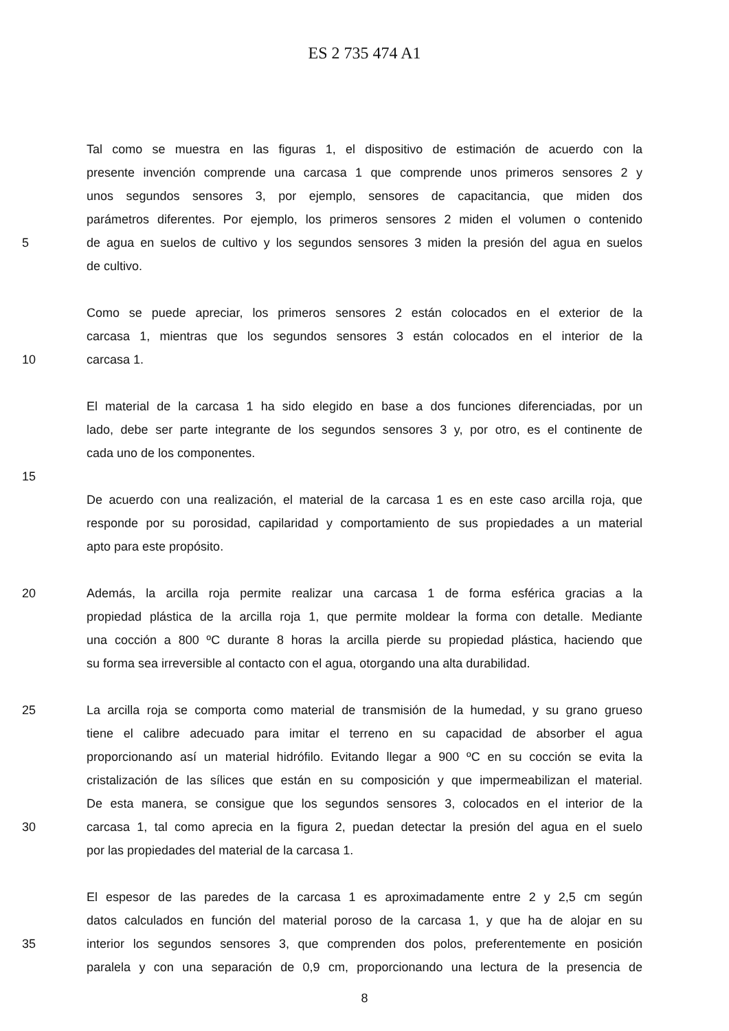ES 2 735 474 A1
Tal como se muestra en las figuras 1, el dispositivo de estimación de acuerdo con la
presente invención comprende una carcasa 1 que comprende unos primeros sensores 2 y
unos segundos sensores 3, por ejemplo, sensores de capacitancia, que miden dos
parámetros diferentes. Por ejemplo, los primeros sensores 2 miden el volumen o contenido
5 de agua en suelos de cultivo y los segundos sensores 3 miden la presión del agua en suelos
de cultivo.
Como se puede apreciar, los primeros sensores 2 están colocados en el exterior de la
carcasa 1, mientras que los segundos sensores 3 están colocados en el interior de la
10 carcasa 1.
El material de la carcasa 1 ha sido elegido en base a dos funciones diferenciadas, por un
lado, debe ser parte integrante de los segundos sensores 3 y, por otro, es el continente de
cada uno de los componentes.
15
De acuerdo con una realización, el material de la carcasa 1 es en este caso arcilla roja, que
responde por su porosidad, capilaridad y comportamiento de sus propiedades a un material
apto para este propósito.
20 Además, la arcilla roja permite realizar una carcasa 1 de forma esférica gracias a la
propiedad plástica de la arcilla roja 1, que permite moldear la forma con detalle. Mediante
una cocción a 800 ºC durante 8 horas la arcilla pierde su propiedad plástica, haciendo que
su forma sea irreversible al contacto con el agua, otorgando una alta durabilidad.
25 La arcilla roja se comporta como material de transmisión de la humedad, y su grano grueso
tiene el calibre adecuado para imitar el terreno en su capacidad de absorber el agua
proporcionando así un material hidrófilo. Evitando llegar a 900 ºC en su cocción se evita la
cristalización de las sílices que están en su composición y que impermeabilizan el material.
De esta manera, se consigue que los segundos sensores 3, colocados en el interior de la
30 carcasa 1, tal como aprecia en la figura 2, puedan detectar la presión del agua en el suelo
por las propiedades del material de la carcasa 1.
El espesor de las paredes de la carcasa 1 es aproximadamente entre 2 y 2,5 cm según
datos calculados en función del material poroso de la carcasa 1, y que ha de alojar en su
35 interior los segundos sensores 3, que comprenden dos polos, preferentemente en posición
paralela y con una separación de 0,9 cm, proporcionando una lectura de la presencia de
8